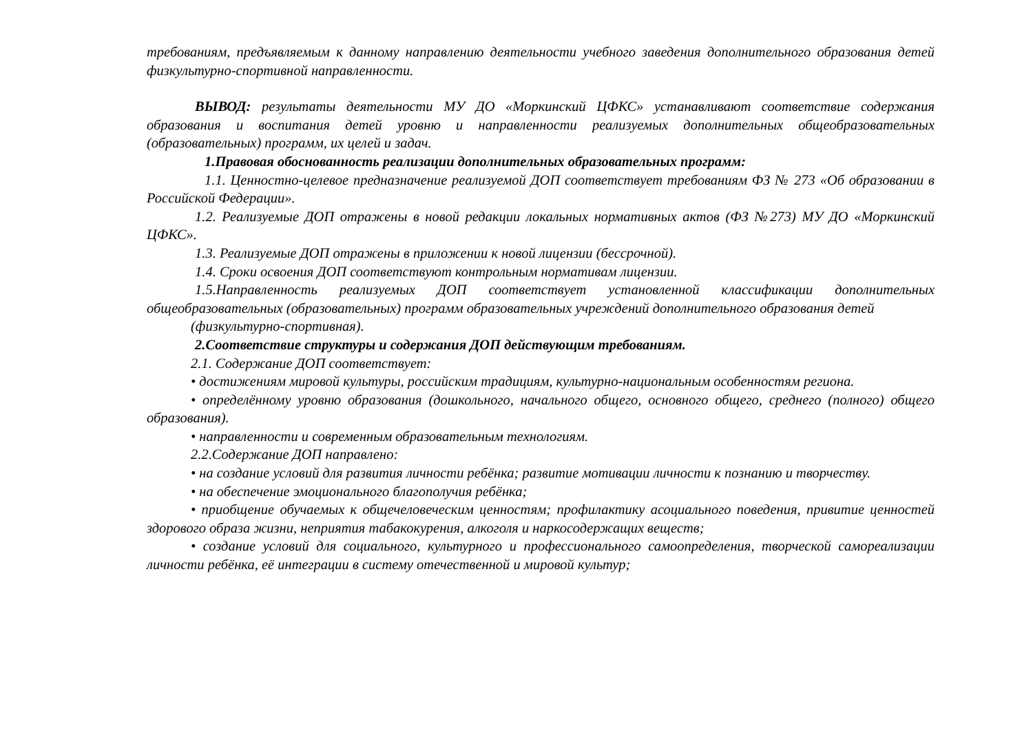требованиям, предъявляемым к данному направлению деятельности учебного заведения дополнительного образования детей физкультурно-спортивной направленности.
ВЫВОД: результаты деятельности МУ ДО «Моркинский ЦФКС» устанавливают соответствие содержания образования и воспитания детей уровню и направленности реализуемых дополнительных общеобразовательных (образовательных) программ, их целей и задач.
1.Правовая обоснованность реализации дополнительных образовательных программ:
1.1. Ценностно-целевое предназначение реализуемой ДОП соответствует требованиям ФЗ № 273 «Об образовании в Российской Федерации».
1.2. Реализуемые ДОП отражены в новой редакции локальных нормативных актов (ФЗ №273) МУ ДО «Моркинский ЦФКС».
1.3. Реализуемые ДОП отражены в приложении к новой лицензии (бессрочной).
1.4. Сроки освоения ДОП соответствуют контрольным нормативам лицензии.
1.5.Направленность реализуемых ДОП соответствует установленной классификации дополнительных общеобразовательных (образовательных) программ образовательных учреждений дополнительного образования детей
(физкультурно-спортивная).
2.Соответствие структуры и содержания ДОП действующим требованиям.
2.1. Содержание ДОП соответствует:
• достижениям мировой культуры, российским традициям, культурно-национальным особенностям региона.
• определённому уровню образования (дошкольного, начального общего, основного общего, среднего (полного) общего образования).
• направленности и современным образовательным технологиям.
2.2.Содержание ДОП направлено:
• на создание условий для развития личности ребёнка; развитие мотивации личности к познанию и творчеству.
• на обеспечение эмоционального благополучия ребёнка;
• приобщение обучаемых к общечеловеческим ценностям; профилактику асоциального поведения, привитие ценностей здорового образа жизни, неприятия табакокурения, алкоголя и наркосодержащих веществ;
• создание условий для социального, культурного и профессионального самоопределения, творческой самореализации личности ребёнка, её интеграции в систему отечественной и мировой культур;